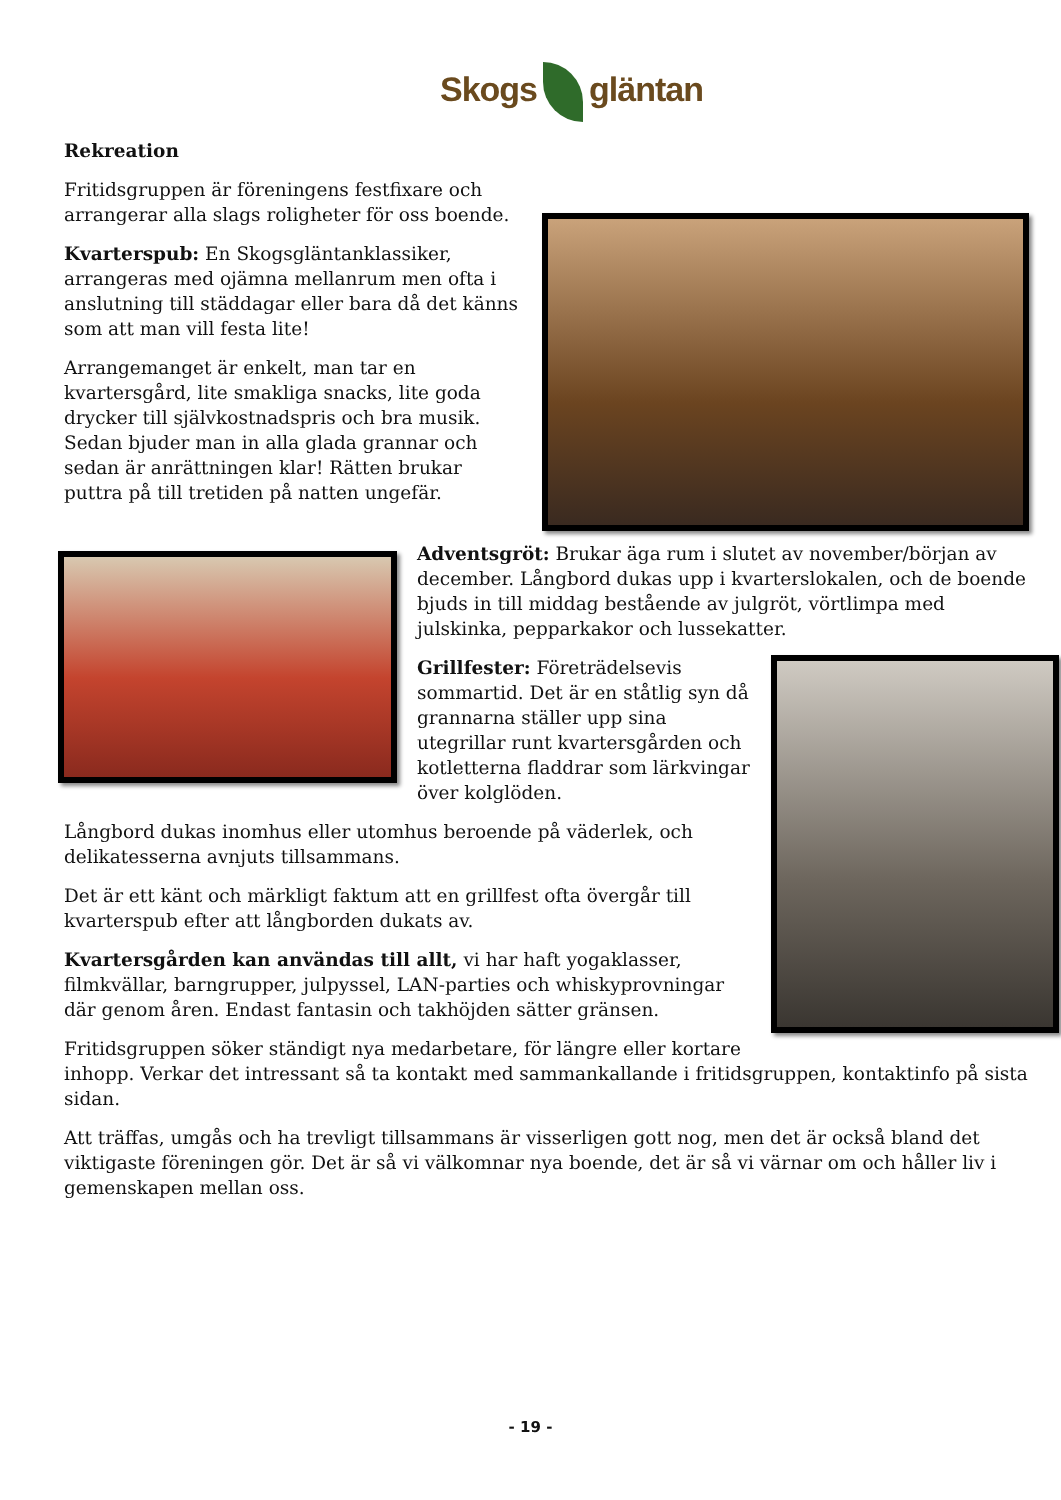Skogs gläntan
Rekreation
Fritidsgruppen är föreningens festfixare och arrangerar alla slags roligheter för oss boende.
Kvarterspub: En Skogsgläntanklassiker, arrangeras med ojämna mellanrum men ofta i anslutning till städdagar eller bara då det känns som att man vill festa lite!
Arrangemanget är enkelt, man tar en kvartersgård, lite smakliga snacks, lite goda drycker till självkostnadspris och bra musik. Sedan bjuder man in alla glada grannar och sedan är anrättningen klar! Rätten brukar puttra på till tretiden på natten ungefär.
Adventsgröt: Brukar äga rum i slutet av november/början av december. Långbord dukas upp i kvarterslokalen, och de boende bjuds in till middag bestående av julgröt, vörtlimpa med julskinka, pepparkakor och lussekatter.
Grillfester: Företrädelsevis sommartid. Det är en ståtlig syn då grannarna ställer upp sina utegrillar runt kvartersgården och kotletterna fladdrar som lärkvingar över kolglöden.
Långbord dukas inomhus eller utomhus beroende på väderlek, och delikatesserna avnjuts tillsammans.
Det är ett känt och märkligt faktum att en grillfest ofta övergår till kvarterspub efter att långborden dukats av.
Kvartersgården kan användas till allt, vi har haft yogaklasser, filmkvällar, barngrupper, julpyssel, LAN-parties och whiskyprovningar där genom åren. Endast fantasin och takhöjden sätter gränsen.
Fritidsgruppen söker ständigt nya medarbetare, för längre eller kortare inhopp. Verkar det intressant så ta kontakt med sammankallande i fritidsgruppen, kontaktinfo på sista sidan.
Att träffas, umgås och ha trevligt tillsammans är visserligen gott nog, men det är också bland det viktigaste föreningen gör. Det är så vi välkomnar nya boende, det är så vi värnar om och håller liv i gemenskapen mellan oss.
- 19 -